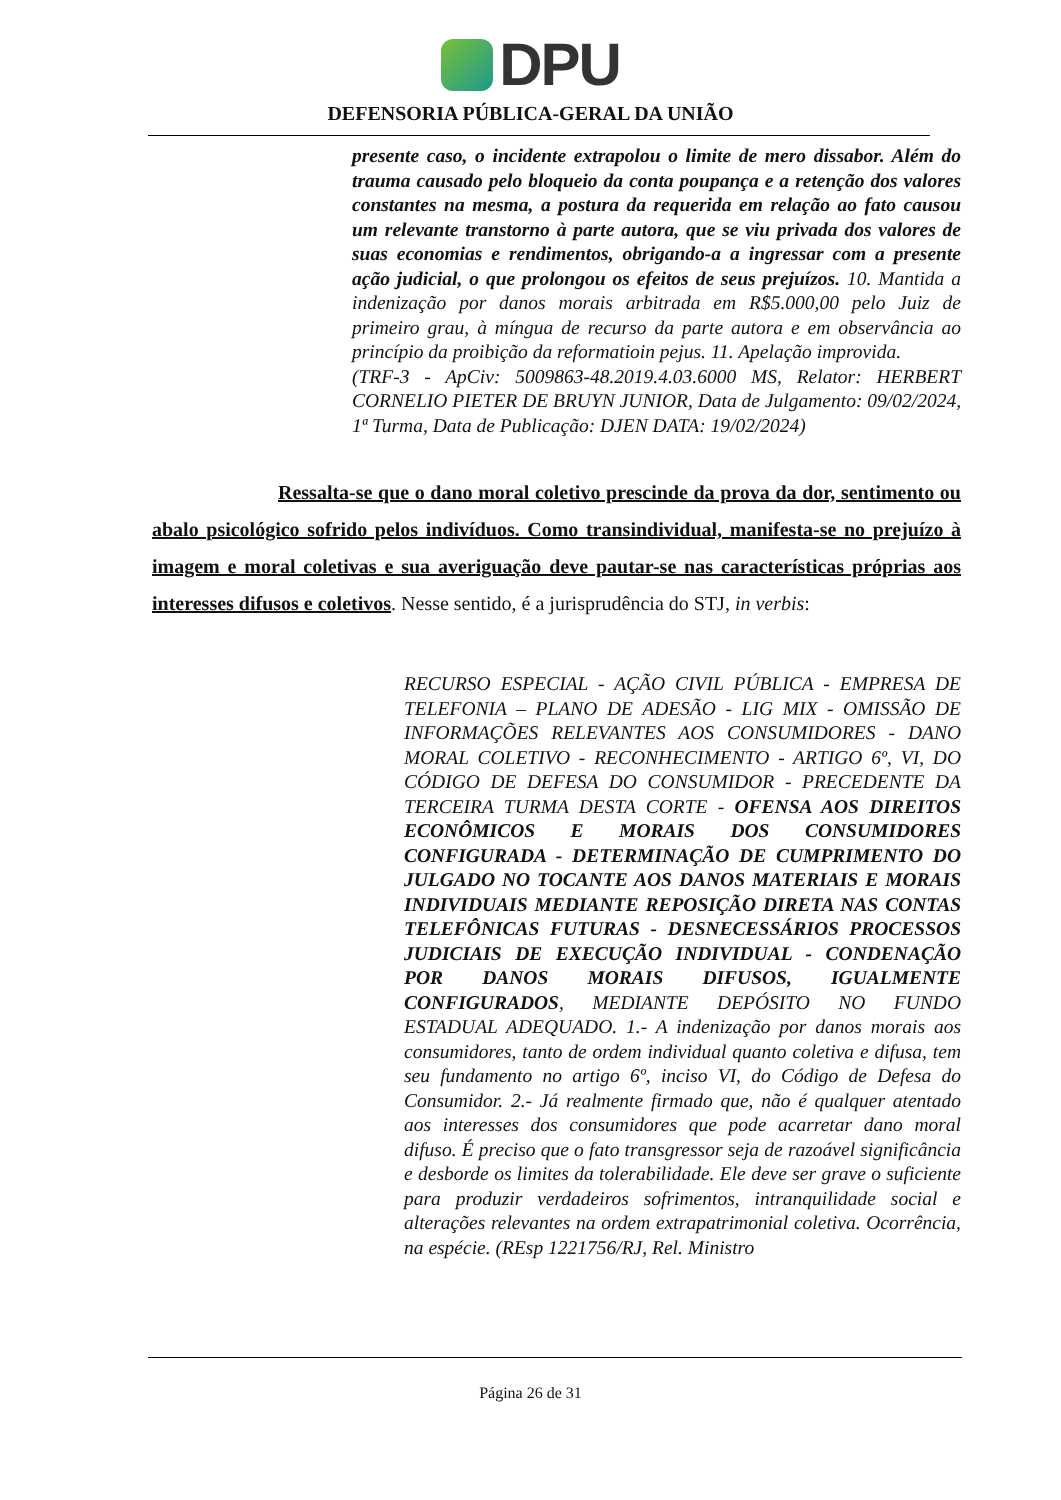DPU
DEFENSORIA PÚBLICA-GERAL DA UNIÃO
presente caso, o incidente extrapolou o limite de mero dissabor. Além do trauma causado pelo bloqueio da conta poupança e a retenção dos valores constantes na mesma, a postura da requerida em relação ao fato causou um relevante transtorno à parte autora, que se viu privada dos valores de suas economias e rendimentos, obrigando-a a ingressar com a presente ação judicial, o que prolongou os efeitos de seus prejuízos. 10. Mantida a indenização por danos morais arbitrada em R$5.000,00 pelo Juiz de primeiro grau, à míngua de recurso da parte autora e em observância ao princípio da proibição da reformatioin pejus. 11. Apelação improvida.
(TRF-3 - ApCiv: 5009863-48.2019.4.03.6000 MS, Relator: HERBERT CORNELIO PIETER DE BRUYN JUNIOR, Data de Julgamento: 09/02/2024, 1ª Turma, Data de Publicação: DJEN DATA: 19/02/2024)
Ressalta-se que o dano moral coletivo prescinde da prova da dor, sentimento ou abalo psicológico sofrido pelos indivíduos. Como transindividual, manifesta-se no prejuízo à imagem e moral coletivas e sua averiguação deve pautar-se nas características próprias aos interesses difusos e coletivos. Nesse sentido, é a jurisprudência do STJ, in verbis:
RECURSO ESPECIAL - AÇÃO CIVIL PÚBLICA - EMPRESA DE TELEFONIA – PLANO DE ADESÃO - LIG MIX - OMISSÃO DE INFORMAÇÕES RELEVANTES AOS CONSUMIDORES - DANO MORAL COLETIVO - RECONHECIMENTO - ARTIGO 6º, VI, DO CÓDIGO DE DEFESA DO CONSUMIDOR - PRECEDENTE DA TERCEIRA TURMA DESTA CORTE - OFENSA AOS DIREITOS ECONÔMICOS E MORAIS DOS CONSUMIDORES CONFIGURADA - DETERMINAÇÃO DE CUMPRIMENTO DO JULGADO NO TOCANTE AOS DANOS MATERIAIS E MORAIS INDIVIDUAIS MEDIANTE REPOSIÇÃO DIRETA NAS CONTAS TELEFÔNICAS FUTURAS - DESNECESSÁRIOS PROCESSOS JUDICIAIS DE EXECUÇÃO INDIVIDUAL - CONDENAÇÃO POR DANOS MORAIS DIFUSOS, IGUALMENTE CONFIGURADOS, MEDIANTE DEPÓSITO NO FUNDO ESTADUAL ADEQUADO. 1.- A indenização por danos morais aos consumidores, tanto de ordem individual quanto coletiva e difusa, tem seu fundamento no artigo 6º, inciso VI, do Código de Defesa do Consumidor. 2.- Já realmente firmado que, não é qualquer atentado aos interesses dos consumidores que pode acarretar dano moral difuso. É preciso que o fato transgressor seja de razoável significância e desborde os limites da tolerabilidade. Ele deve ser grave o suficiente para produzir verdadeiros sofrimentos, intranquilidade social e alterações relevantes na ordem extrapatrimonial coletiva. Ocorrência, na espécie. (REsp 1221756/RJ, Rel. Ministro
Página 26 de 31